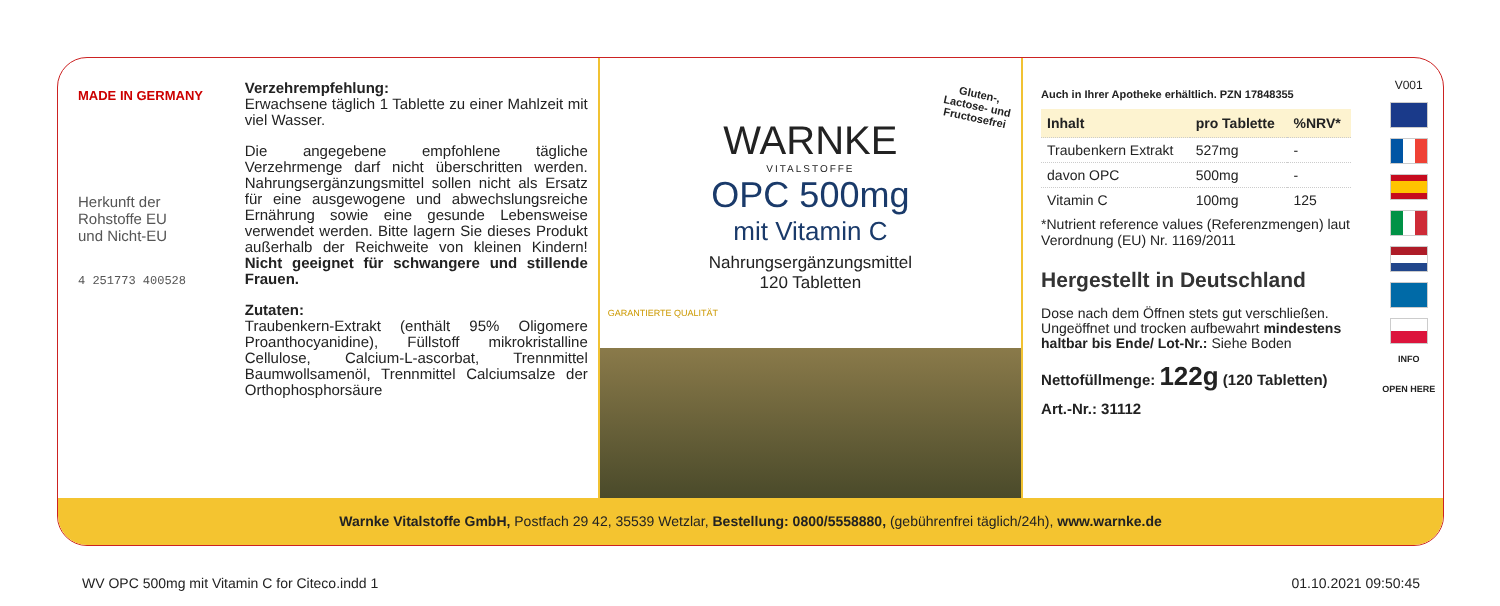MADE IN GERMANY
Herkunft der
Rohstoffe EU
und Nicht-EU
4 251773 400528
Verzehrempfehlung:
Erwachsene täglich 1 Tablette zu einer Mahlzeit mit viel Wasser.
Die angegebene empfohlene tägliche Verzehrmenge darf nicht überschritten werden. Nahrungsergänzungsmittel sollen nicht als Ersatz für eine ausgewogene und abwechslungsreiche Ernährung sowie eine gesunde Lebensweise verwendet werden. Bitte lagern Sie dieses Produkt außerhalb der Reichweite von kleinen Kindern! Nicht geeignet für schwangere und stillende Frauen.
Zutaten:
Traubenkern-Extrakt (enthält 95% Oligomere Proanthocyanidine), Füllstoff mikrokristalline Cellulose, Calcium-L-ascorbat, Trennmittel Baumwollsamenöl, Trennmittel Calciumsalze der Orthophosphorsäure
Gluten-,
Lactose- und
Fructosefrei
WARNKE
VITALSTOFFE
OPC 500mg
mit Vitamin C
Nahrungsergänzungsmittel
120 Tabletten
GARANTIERTE QUALITÄT
Auch in Ihrer Apotheke erhältlich. PZN 17848355
| Inhalt | pro Tablette | %NRV* |
| --- | --- | --- |
| Traubenkern Extrakt | 527mg | - |
| davon OPC | 500mg | - |
| Vitamin C | 100mg | 125 |
*Nutrient reference values (Referenzmengen) laut Verordnung (EU) Nr. 1169/2011
Hergestellt in Deutschland
Dose nach dem Öffnen stets gut verschließen. Ungeöffnet und trocken aufbewahrt mindestens haltbar bis Ende/ Lot-Nr.: Siehe Boden
Nettofüllmenge: 122g (120 Tabletten)
Art.-Nr.: 31112
V001
INFO
OPEN HERE
Warnke Vitalstoffe GmbH, Postfach 29 42, 35539 Wetzlar, Bestellung: 0800/5558880, (gebührenfrei täglich/24h), www.warnke.de
WV OPC 500mg mit Vitamin C for Citeco.indd 1
01.10.2021 09:50:45